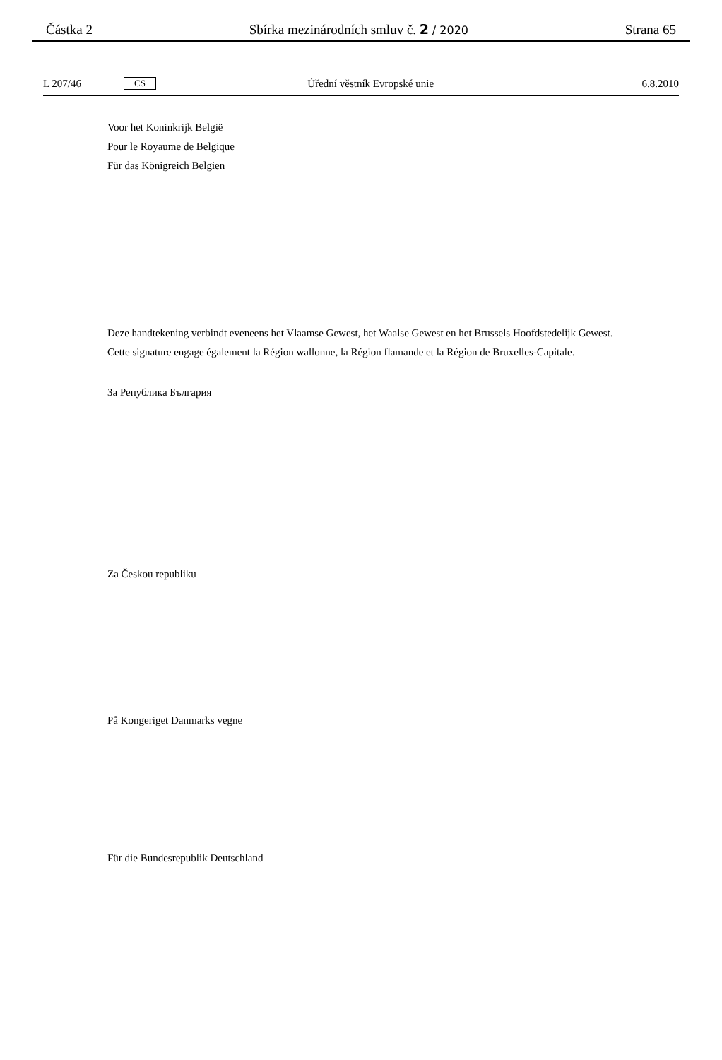Částka 2 Sbírka mezinárodních smluv č. 2 / 2020 Strana 65
L 207/46 CS Úřední věstník Evropské unie 6.8.2010
Voor het Koninkrijk België
Pour le Royaume de Belgique
Für das Königreich Belgien
Deze handtekening verbindt eveneens het Vlaamse Gewest, het Waalse Gewest en het Brussels Hoofdstedelijk Gewest.
Cette signature engage également la Région wallonne, la Région flamande et la Région de Bruxelles-Capitale.
За Република България
Za Českou republiku
På Kongeriget Danmarks vegne
Für die Bundesrepublik Deutschland